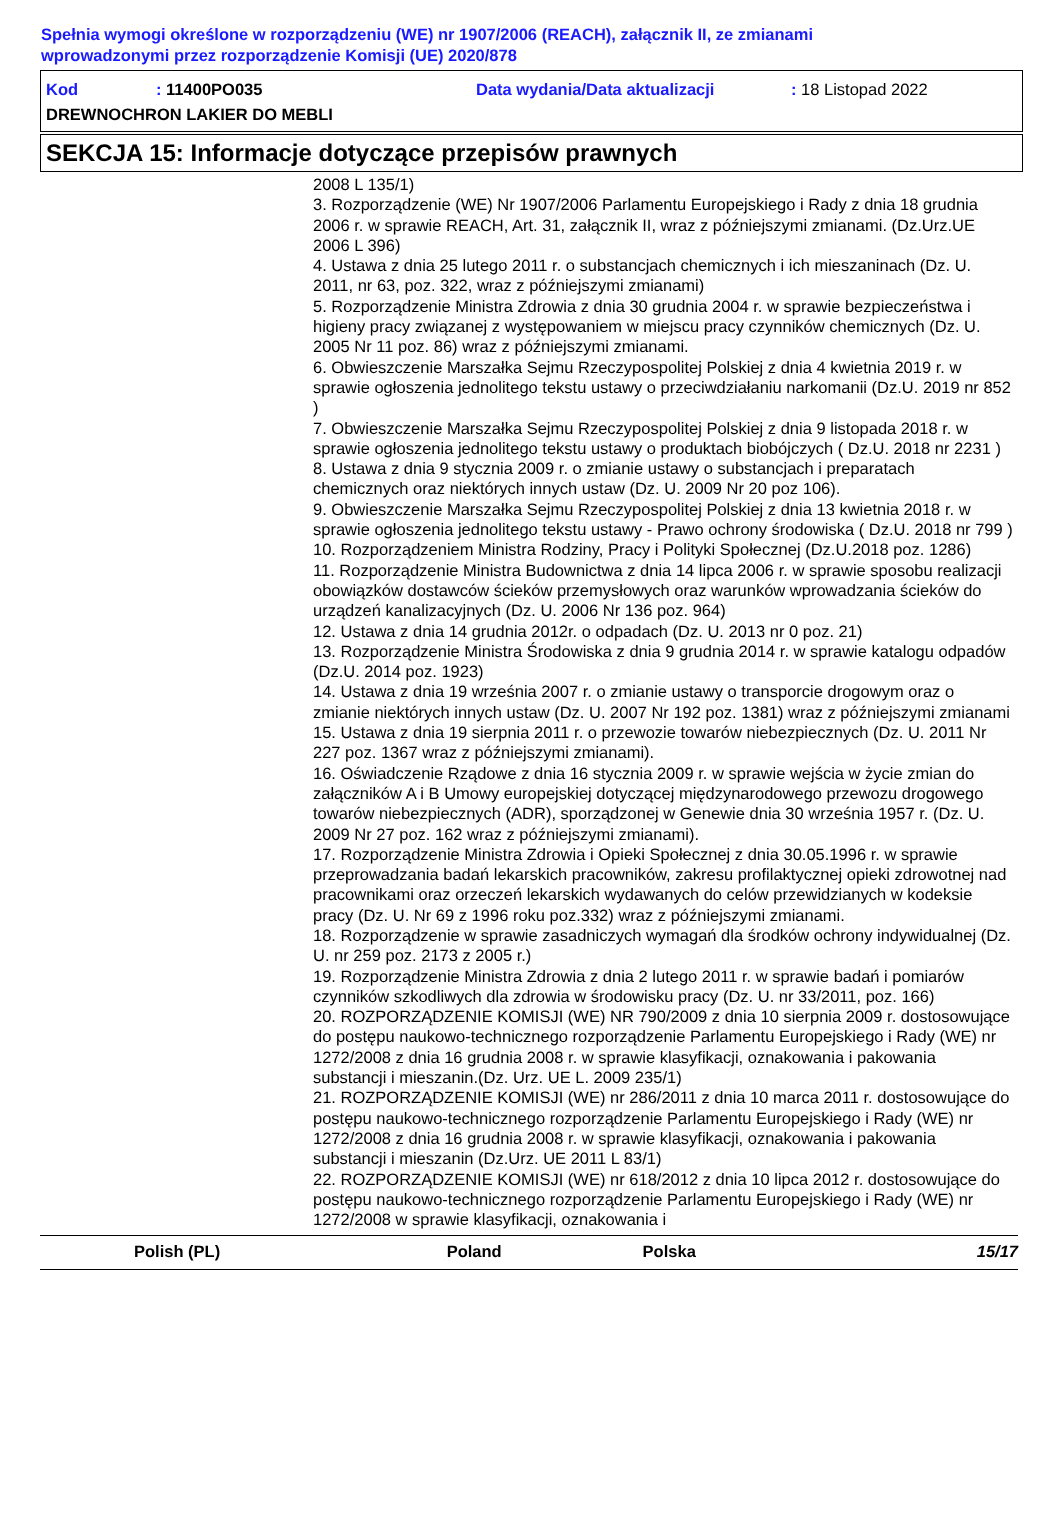Spełnia wymogi określone w rozporządzeniu (WE) nr 1907/2006 (REACH), załącznik II, ze zmianami
wprowadzonymi przez rozporządzenie Komisji (UE) 2020/878
Kod: 11400PO035 Data wydania/Data aktualizacji: 18 Listopad 2022
DREWNOCHRON LAKIER DO MEBLI
SEKCJA 15: Informacje dotyczące przepisów prawnych
2008 L 135/1)
3. Rozporządzenie (WE) Nr 1907/2006 Parlamentu Europejskiego i Rady z dnia 18 grudnia 2006 r. w sprawie REACH, Art. 31, załącznik II, wraz z późniejszymi zmianami. (Dz.Urz.UE 2006 L 396)
4. Ustawa z dnia 25 lutego 2011 r. o substancjach chemicznych i ich mieszaninach (Dz. U. 2011, nr 63, poz. 322, wraz z późniejszymi zmianami)
5. Rozporządzenie Ministra Zdrowia z dnia 30 grudnia 2004 r. w sprawie bezpieczeństwa i higieny pracy związanej z występowaniem w miejscu pracy czynników chemicznych (Dz. U. 2005 Nr 11 poz. 86) wraz z późniejszymi zmianami.
6. Obwieszczenie Marszałka Sejmu Rzeczypospolitej Polskiej z dnia 4 kwietnia 2019 r. w sprawie ogłoszenia jednolitego tekstu ustawy o przeciwdziałaniu narkomanii (Dz.U. 2019 nr 852 )
7. Obwieszczenie Marszałka Sejmu Rzeczypospolitej Polskiej z dnia 9 listopada 2018 r. w sprawie ogłoszenia jednolitego tekstu ustawy o produktach biobójczych ( Dz.U. 2018 nr 2231 )
8. Ustawa z dnia 9 stycznia 2009 r. o zmianie ustawy o substancjach i preparatach chemicznych oraz niektórych innych ustaw (Dz. U. 2009 Nr 20 poz 106).
9. Obwieszczenie Marszałka Sejmu Rzeczypospolitej Polskiej z dnia 13 kwietnia 2018 r. w sprawie ogłoszenia jednolitego tekstu ustawy - Prawo ochrony środowiska ( Dz.U. 2018 nr 799 )
10. Rozporządzeniem Ministra Rodziny, Pracy i Polityki Społecznej (Dz.U.2018 poz. 1286)
11. Rozporządzenie Ministra Budownictwa z dnia 14 lipca 2006 r. w sprawie sposobu realizacji obowiązków dostawców ścieków przemysłowych oraz warunków wprowadzania ścieków do urządzeń kanalizacyjnych (Dz. U. 2006 Nr 136 poz. 964)
12. Ustawa z dnia 14 grudnia 2012r. o odpadach (Dz. U. 2013 nr 0 poz. 21)
13. Rozporządzenie Ministra Środowiska z dnia 9 grudnia 2014 r. w sprawie katalogu odpadów (Dz.U. 2014 poz. 1923)
14. Ustawa z dnia 19 września 2007 r. o zmianie ustawy o transporcie drogowym oraz o zmianie niektórych innych ustaw (Dz. U. 2007 Nr 192 poz. 1381) wraz z późniejszymi zmianami
15. Ustawa z dnia 19 sierpnia 2011 r. o przewozie towarów niebezpiecznych (Dz. U. 2011 Nr 227 poz. 1367 wraz z późniejszymi zmianami).
16. Oświadczenie Rządowe z dnia 16 stycznia 2009 r. w sprawie wejścia w życie zmian do załączników A i B Umowy europejskiej dotyczącej międzynarodowego przewozu drogowego towarów niebezpiecznych (ADR), sporządzonej w Genewie dnia 30 września 1957 r. (Dz. U. 2009 Nr 27 poz. 162 wraz z późniejszymi zmianami).
17. Rozporządzenie Ministra Zdrowia i Opieki Społecznej z dnia 30.05.1996 r. w sprawie przeprowadzania badań lekarskich pracowników, zakresu profilaktycznej opieki zdrowotnej nad pracownikami oraz orzeczeń lekarskich wydawanych do celów przewidzianych w kodeksie pracy (Dz. U. Nr 69 z 1996 roku poz.332) wraz z późniejszymi zmianami.
18. Rozporządzenie w sprawie zasadniczych wymagań dla środków ochrony indywidualnej (Dz. U. nr 259 poz. 2173 z 2005 r.)
19. Rozporządzenie Ministra Zdrowia z dnia 2 lutego 2011 r. w sprawie badań i pomiarów czynników szkodliwych dla zdrowia w środowisku pracy (Dz. U. nr 33/2011, poz. 166)
20. ROZPORZĄDZENIE KOMISJI (WE) NR 790/2009 z dnia 10 sierpnia 2009 r. dostosowujące do postępu naukowo-technicznego rozporządzenie Parlamentu Europejskiego i Rady (WE) nr 1272/2008 z dnia 16 grudnia 2008 r. w sprawie klasyfikacji, oznakowania i pakowania substancji i mieszanin.(Dz. Urz. UE L. 2009 235/1)
21. ROZPORZĄDZENIE KOMISJI (WE) nr 286/2011 z dnia 10 marca 2011 r. dostosowujące do postępu naukowo-technicznego rozporządzenie Parlamentu Europejskiego i Rady (WE) nr 1272/2008 z dnia 16 grudnia 2008 r. w sprawie klasyfikacji, oznakowania i pakowania substancji i mieszanin (Dz.Urz. UE 2011 L 83/1)
22. ROZPORZĄDZENIE KOMISJI (WE) nr 618/2012 z dnia 10 lipca 2012 r. dostosowujące do postępu naukowo-technicznego rozporządzenie Parlamentu Europejskiego i Rady (WE) nr 1272/2008 w sprawie klasyfikacji, oznakowania i
Polish (PL) Poland Polska 15/17